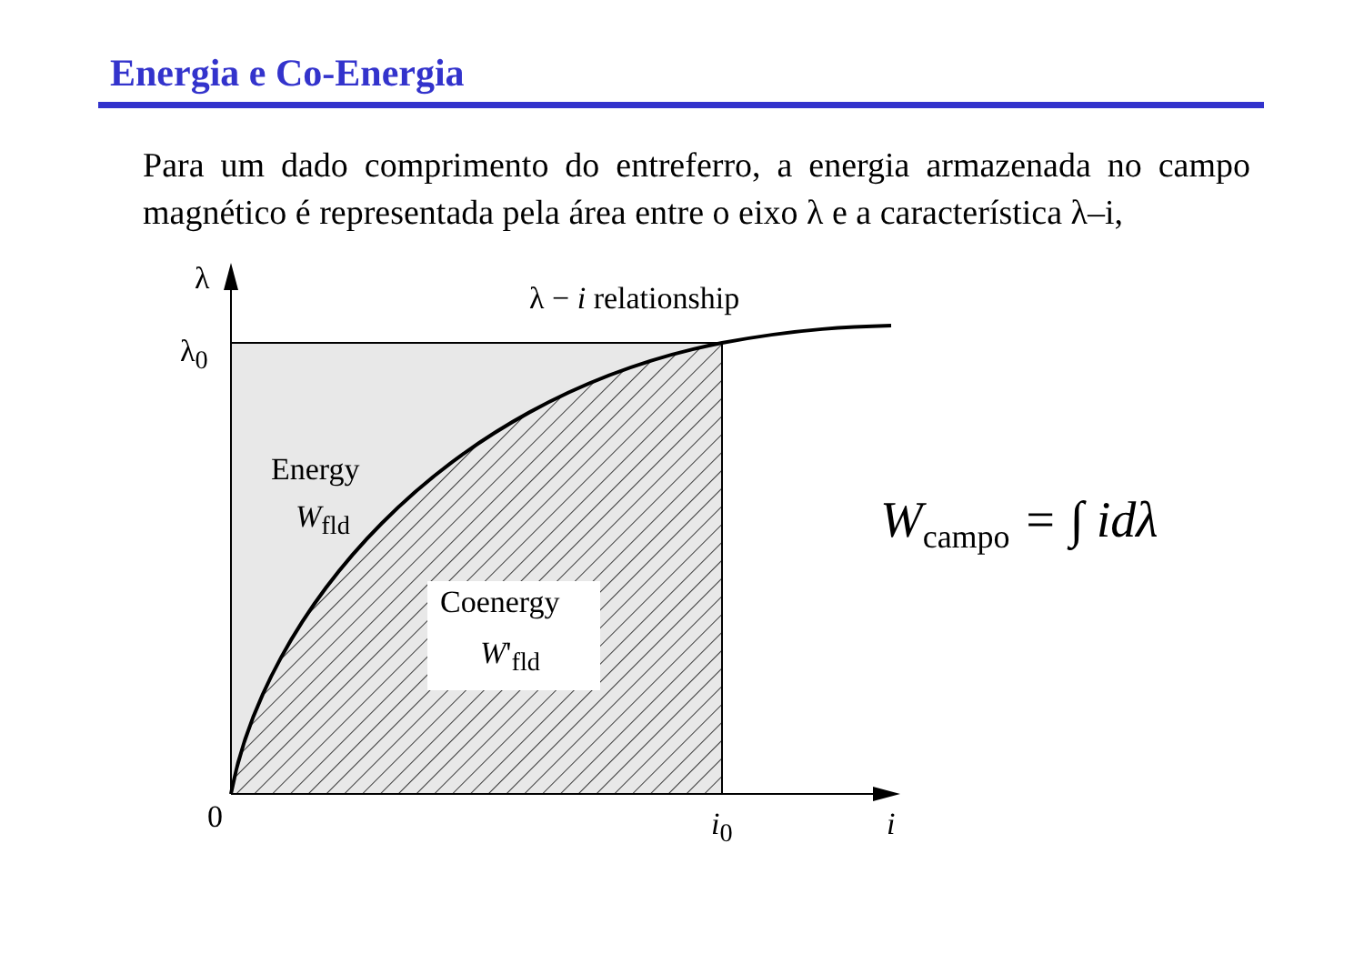Energia e Co-Energia
Para um dado comprimento do entreferro, a energia armazenada no campo magnético é representada pela área entre o eixo λ e a característica λ–i,
λ
λ<sub>0</sub>
λ − i relationship
Energy
W<sub>fld</sub>
Coenergy
W'<sub>fld</sub>
0 i<sub>0</sub> i
W<sub>campo</sub> = ∫ idλ